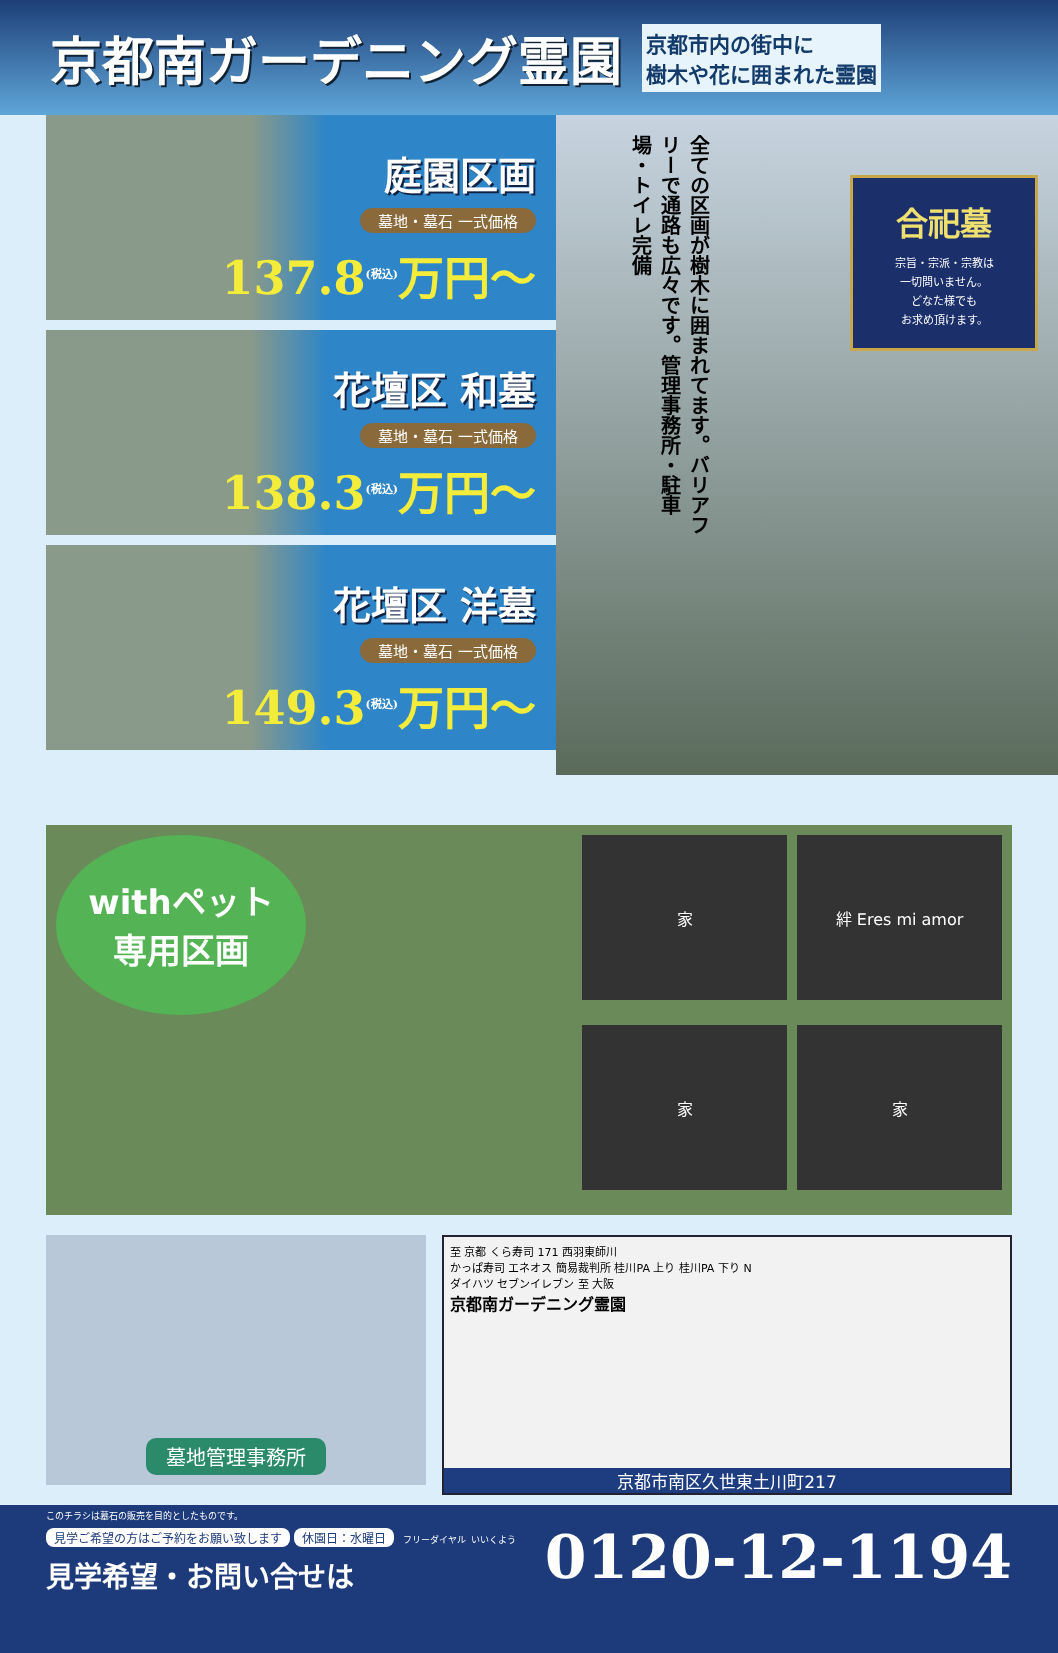京都南ガーデニング霊園
京都市内の街中に
樹木や花に囲まれた霊園
庭園区画
墓地・墓石 一式価格
137.8<sup>(税込)</sup>万円～
花壇区 和墓
墓地・墓石 一式価格
138.3<sup>(税込)</sup>万円～
花壇区 洋墓
墓地・墓石 一式価格
149.3<sup>(税込)</sup>万円～
全ての区画が樹木に囲まれてます。バリアフリーで通路も広々です。管理事務所・駐車場・トイレ完備
合祀墓
宗旨・宗派・宗教は
一切問いません。
どなた様でも
お求め頂けます。
withペット
専用区画
家
絆 Eres mi amor
家
家
墓地管理事務所
至 京都 くら寿司 171 西羽東師川
かっぱ寿司 エネオス 簡易裁判所 桂川PA 上り 桂川PA 下り N
ダイハツ セブンイレブン 至 大阪
京都南ガーデニング霊園
京都市南区久世東土川町217
このチラシは墓石の販売を目的としたものです。
0120-12-1194 見学ご希望の方はご予約をお願い致します 休園日：水曜日 フリーダイヤル いいくよう
見学希望・お問い合せは